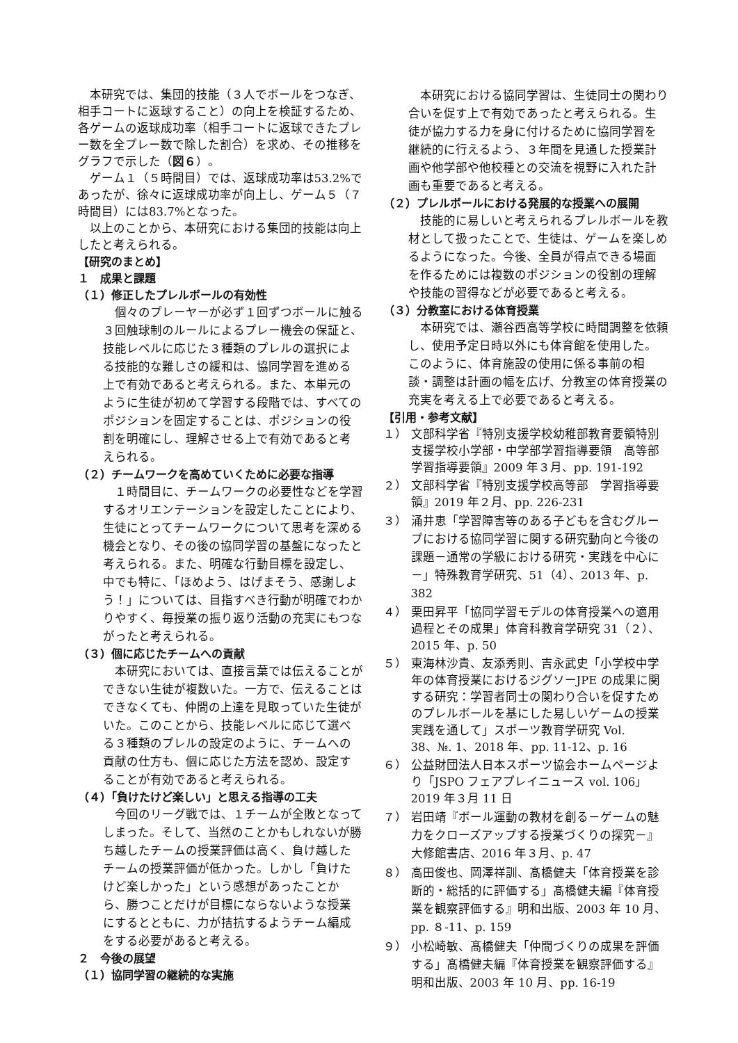本研究では、集団的技能（３人でボールをつなぎ、相手コートに返球すること）の向上を検証するため、各ゲームの返球成功率（相手コートに返球できたプレー数を全プレー数で除した割合）を求め、その推移をグラフで示した（図６）。
ゲーム１（５時間目）では、返球成功率は53.2%であったが、徐々に返球成功率が向上し、ゲーム５（７時間目）には83.7%となった。
以上のことから、本研究における集団的技能は向上したと考えられる。
【研究のまとめ】
１　成果と課題
（１）修正したプレルボールの有効性
個々のプレーヤーが必ず１回ずつボールに触る３回触球制のルールによるプレー機会の保証と、技能レベルに応じた３種類のプレルの選択による技能的な難しさの緩和は、協同学習を進める上で有効であると考えられる。また、本単元のように生徒が初めて学習する段階では、すべてのポジションを固定することは、ポジションの役割を明確にし、理解させる上で有効であると考えられる。
（２）チームワークを高めていくために必要な指導
１時間目に、チームワークの必要性などを学習するオリエンテーションを設定したことにより、生徒にとってチームワークについて思考を深める機会となり、その後の協同学習の基盤になったと考えられる。また、明確な行動目標を設定し、中でも特に、「ほめよう、はげまそう、感謝しよう！」については、目指すべき行動が明確でわかりやすく、毎授業の振り返り活動の充実にもつながったと考えられる。
（３）個に応じたチームへの貢献
本研究においては、直接言葉では伝えることができない生徒が複数いた。一方で、伝えることはできなくても、仲間の上達を見取っていた生徒がいた。このことから、技能レベルに応じて選べる３種類のプレルの設定のように、チームへの貢献の仕方も、個に応じた方法を認め、設定することが有効であると考えられる。
（４）「負けたけど楽しい」と思える指導の工夫
今回のリーグ戦では、１チームが全敗となってしまった。そして、当然のことかもしれないが勝ち越したチームの授業評価は高く、負け越したチームの授業評価が低かった。しかし「負けたけど楽しかった」という感想があったことから、勝つことだけが目標にならないような授業にするとともに、力が拮抗するようチーム編成をする必要があると考える。
２　今後の展望
（１）協同学習の継続的な実施
本研究における協同学習は、生徒同士の関わり合いを促す上で有効であったと考えられる。生徒が協力する力を身に付けるために協同学習を継続的に行えるよう、３年間を見通した授業計画や他学部や他校種との交流を視野に入れた計画も重要であると考える。
（２）プレルボールにおける発展的な授業への展開
技能的に易しいと考えられるプレルボールを教材として扱ったことで、生徒は、ゲームを楽しめるようになった。今後、全員が得点できる場面を作るためには複数のポジションの役割の理解や技能の習得などが必要であると考える。
（３）分教室における体育授業
本研究では、瀬谷西高等学校に時間調整を依頼し、使用予定日時以外にも体育館を使用した。このように、体育施設の使用に係る事前の相談・調整は計画の幅を広げ、分教室の体育授業の充実を考える上で必要であると考える。
【引用・参考文献】
１） 文部科学省『特別支援学校幼稚部教育要領特別支援学校小学部・中学部学習指導要領　高等部学習指導要領』2009 年３月、pp. 191-192
２） 文部科学省『特別支援学校高等部　学習指導要領』2019 年２月、pp. 226-231
３） 涌井恵「学習障害等のある子どもを含むグループにおける協同学習に関する研究動向と今後の課題－通常の学級における研究・実践を中心に－」特殊教育学研究、51（4）、2013 年、p. 382
４） 栗田昇平「協同学習モデルの体育授業への適用過程とその成果」体育科教育学研究 31（２）、2015 年、p. 50
５） 東海林沙貴、友添秀則、吉永武史「小学校中学年の体育授業におけるジグソーJPE の成果に関する研究：学習者同士の関わり合いを促すためのプレルボールを基にした易しいゲームの授業実践を通して」スポーツ教育学研究 Vol. 38、№. 1、2018 年、pp. 11-12、p. 16
６） 公益財団法人日本スポーツ協会ホームページより「JSPO フェアプレイニュース vol. 106」2019 年３月 11 日
７） 岩田靖『ボール運動の教材を創る－ゲームの魅力をクローズアップする授業づくりの探究－』大修館書店、2016 年３月、p. 47
８） 高田俊也、岡澤祥訓、髙橋健夫「体育授業を診断的・総括的に評価する」髙橋健夫編『体育授業を観察評価する』明和出版、2003 年 10 月、pp. ８-11、p. 159
９） 小松崎敏、髙橋健夫「仲間づくりの成果を評価する」髙橋健夫編『体育授業を観察評価する』明和出版、2003 年 10 月、pp. 16-19